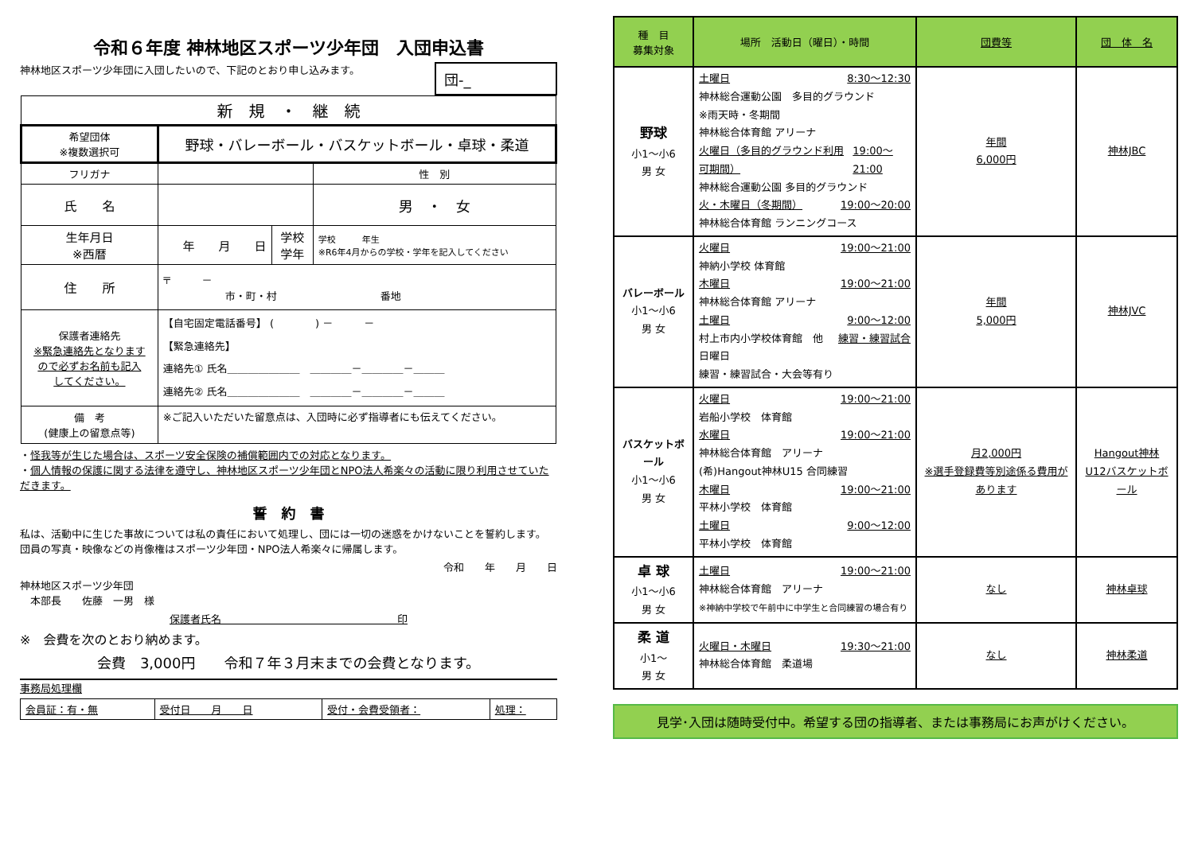令和６年度 神林地区スポーツ少年団　入団申込書
神林地区スポーツ少年団に入団したいので、下記のとおり申し込みます。 団-_
| 新 規 ・ 継 続 | | | |
| 希望団体 ※複数選択可 | 野球・バレーボール・バスケットボール・卓球・柔道 | | |
| フリガナ | | | 性 別 |
| 氏 名 | | | 男 ・ 女 |
| 生年月日 ※西暦 | 年 月 日 | 学校 学年 | 学校 年生 ※R6年4月からの学校・学年を記入してください |
| 住 所 | 〒 － 市・町・村 番地 | | |
| 保護者連絡先 ※緊急連絡先となります ので必ずお名前も記入 してください。 | 【自宅固定電話番号】 ( ) － － 【緊急連絡先】 連絡先① 氏名＿＿＿＿＿＿＿ ＿＿＿＿－＿＿＿＿－＿＿＿ 連絡先② 氏名＿＿＿＿＿＿＿ ＿＿＿＿－＿＿＿＿－＿＿＿ | | |
| 備 考 (健康上の留意点等) | ※ご記入いただいた留意点は、入団時に必ず指導者にも伝えてください。 | | |
・怪我等が生じた場合は、スポーツ安全保険の補償範囲内での対応となります。
・個人情報の保護に関する法律を遵守し、神林地区スポーツ少年団とNPO法人希楽々の活動に限り利用させていただきます。
誓　約　書
私は、活動中に生じた事故については私の責任において処理し、団には一切の迷惑をかけないことを誓約します。
団員の写真・映像などの肖像権はスポーツ少年団・NPO法人希楽々に帰属します。
令和　　年　　月　　日
神林地区スポーツ少年団
　本部長　　佐藤　一男　様
保護者氏名　　　　　　　　　　　　　　　　　印
※　会費を次のとおり納めます。
会費　3,000円　　令和７年３月末までの会費となります。
事務局処理欄
| 会員証：有・無 | 受付日 月 日 | 受付・会費受領者： | 処理： |
| 種 目 募集対象 | 場所 活動日（曜日）・時間 | 団費等 | 団 体 名 |
| --- | --- | --- | --- |
| 野球 小1～小6 男 女 | 土曜日 8:30～12:30 神林総合運動公園 多目的グラウンド ※雨天時・冬期間 神林総合体育館 アリーナ 火曜日（多目的グラウンド利用可期間） 19:00～21:00 神林総合運動公園 多目的グラウンド 火・木曜日（冬期間） 19:00～20:00 神林総合体育館 ランニングコース | 年間 6,000円 | 神林JBC |
| バレーボール 小1～小6 男 女 | 火曜日 19:00～21:00 神納小学校 体育館 木曜日 19:00～21:00 神林総合体育館 アリーナ 土曜日 9:00～12:00 村上市内小学校体育館 他 練習・練習試合 日曜日 練習・練習試合・大会等有り | 年間 5,000円 | 神林JVC |
| バスケットボール 小1～小6 男 女 | 火曜日 19:00～21:00 岩船小学校 体育館 水曜日 19:00～21:00 神林総合体育館 アリーナ (希)Hangout神林U15 合同練習 木曜日 19:00～21:00 平林小学校 体育館 土曜日 9:00～12:00 平林小学校 体育館 | 月2,000円 ※選手登録費等別途係る費用があります | Hangout神林 U12バスケットボール |
| 卓 球 小1～小6 男 女 | 土曜日 19:00～21:00 神林総合体育館 アリーナ ※神納中学校で午前中に中学生と合同練習の場合有り | なし | 神林卓球 |
| 柔 道 小1～ 男 女 | 火曜日・木曜日 19:30～21:00 神林総合体育館 柔道場 | なし | 神林柔道 |
見学･入団は随時受付中。希望する団の指導者、または事務局にお声がけください。